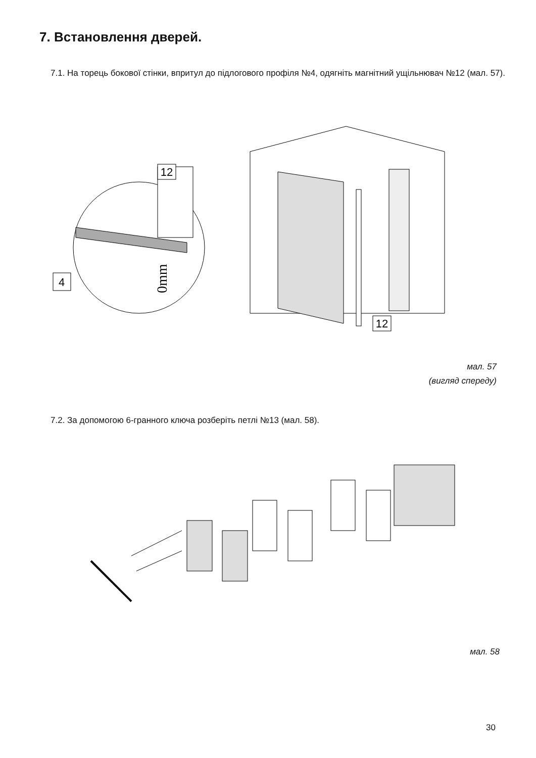7. Встановлення дверей.
7.1. На торець бокової стінки, впритул до підлогового профіля №4, одягніть магнітний ущільнювач №12 (мал. 57).
12
4
0mm
12
мал. 57
(вигляд спереду)
7.2. За допомогою 6-гранного ключа розберіть петлі №13 (мал. 58).
мал. 58
30